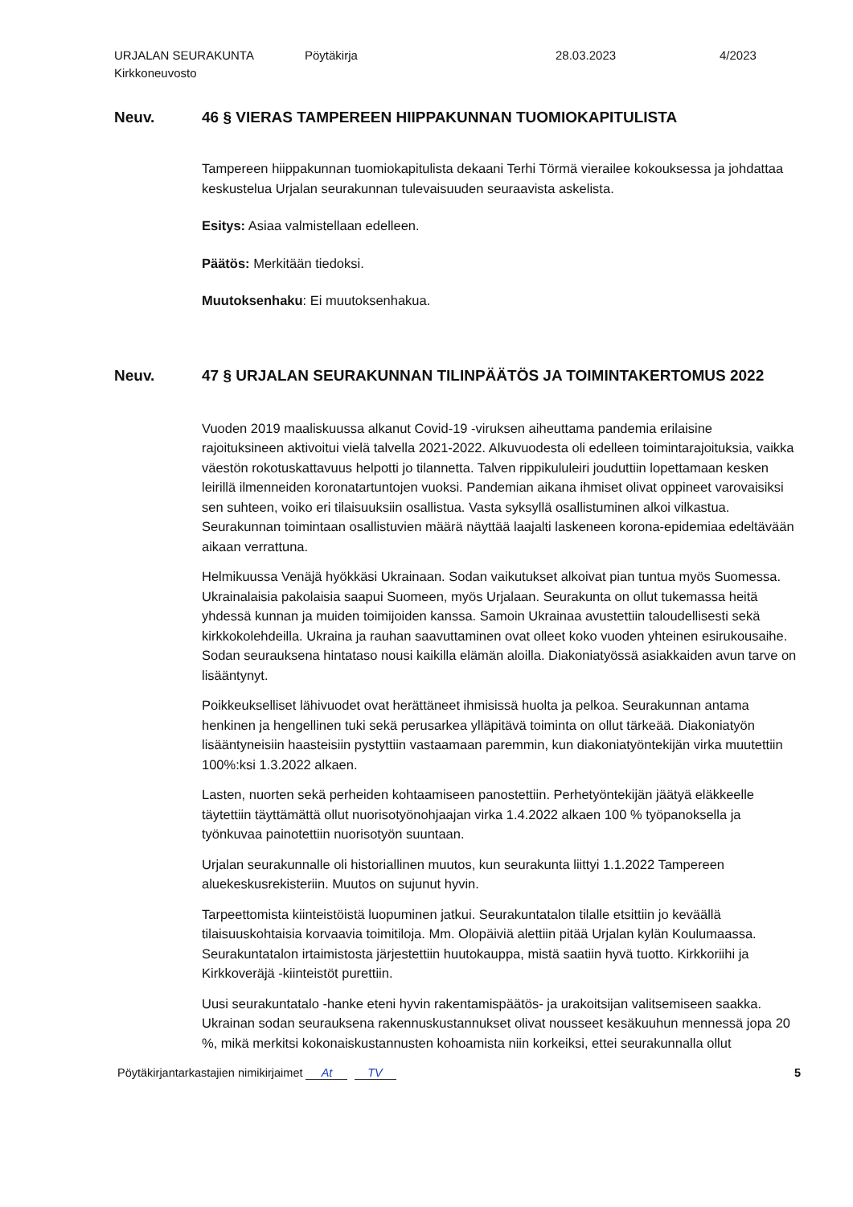URJALAN SEURAKUNTA Pöytäkirja 28.03.2023 4/2023
Kirkkoneuvosto
Neuv. 46 § VIERAS TAMPEREEN HIIPPAKUNNAN TUOMIOKAPITULISTA
Tampereen hiippakunnan tuomiokapitulista dekaani Terhi Törmä vierailee kokouksessa ja johdattaa keskustelua Urjalan seurakunnan tulevaisuuden seuraavista askelista.
Esitys: Asiaa valmistellaan edelleen.
Päätös: Merkitään tiedoksi.
Muutoksenhaku: Ei muutoksenhakua.
Neuv. 47 § URJALAN SEURAKUNNAN TILINPÄÄTÖS JA TOIMINTAKERTOMUS 2022
Vuoden 2019 maaliskuussa alkanut Covid-19 -viruksen aiheuttama pandemia erilaisine rajoituksineen aktivoitui vielä talvella 2021-2022. Alkuvuodesta oli edelleen toimintarajoituksia, vaikka väestön rokotuskattavuus helpotti jo tilannetta. Talven rippikululeiri jouduttiin lopettamaan kesken leirillä ilmenneiden koronatartuntojen vuoksi. Pandemian aikana ihmiset olivat oppineet varovaisiksi sen suhteen, voiko eri tilaisuuksiin osallistua. Vasta syksyllä osallistuminen alkoi vilkastua. Seurakunnan toimintaan osallistuvien määrä näyttää laajalti laskeneen korona-epidemiaa edeltävään aikaan verrattuna.
Helmikuussa Venäjä hyökkäsi Ukrainaan. Sodan vaikutukset alkoivat pian tuntua myös Suomessa. Ukrainalaisia pakolaisia saapui Suomeen, myös Urjalaan. Seurakunta on ollut tukemassa heitä yhdessä kunnan ja muiden toimijoiden kanssa. Samoin Ukrainaa avustettiin taloudellisesti sekä kirkkokolehdeilla. Ukraina ja rauhan saavuttaminen ovat olleet koko vuoden yhteinen esirukousaihe. Sodan seurauksena hintataso nousi kaikilla elämän aloilla. Diakoniatyössä asiakkaiden avun tarve on lisääntynyt.
Poikkeukselliset lähivuodet ovat herättäneet ihmisissä huolta ja pelkoa. Seurakunnan antama henkinen ja hengellinen tuki sekä perusarkea ylläpitävä toiminta on ollut tärkeää. Diakoniatyön lisääntyneisiin haasteisiin pystyttiin vastaamaan paremmin, kun diakoniatyöntekijän virka muutettiin 100%:ksi 1.3.2022 alkaen.
Lasten, nuorten sekä perheiden kohtaamiseen panostettiin. Perhetyöntekijän jäätyä eläkkeelle täytettiin täyttämättä ollut nuorisotyönohjaajan virka 1.4.2022 alkaen 100 % työpanoksella ja työnkuvaa painotettiin nuorisotyön suuntaan.
Urjalan seurakunnalle oli historiallinen muutos, kun seurakunta liittyi 1.1.2022 Tampereen aluekeskusrekisteriin. Muutos on sujunut hyvin.
Tarpeettomista kiinteistöistä luopuminen jatkui. Seurakuntatalon tilalle etsittiin jo keväällä tilaisuuskohtaisia korvaavia toimitiloja. Mm. Olopäiviä alettiin pitää Urjalan kylän Koulumaassa. Seurakuntatalon irtaimistosta järjestettiin huutokauppa, mistä saatiin hyvä tuotto. Kirkkoriihi ja Kirkkoveräjä -kiinteistöt purettiin.
Uusi seurakuntatalo -hanke eteni hyvin rakentamispäätös- ja urakoitsijan valitsemiseen saakka. Ukrainan sodan seurauksena rakennuskustannukset olivat nousseet kesäkuuhun mennessä jopa 20 %, mikä merkitsi kokonaiskustannusten kohoamista niin korkeiksi, ettei seurakunnalla ollut
Pöytäkirjantarkastajien nimikirjaimet At TV 5